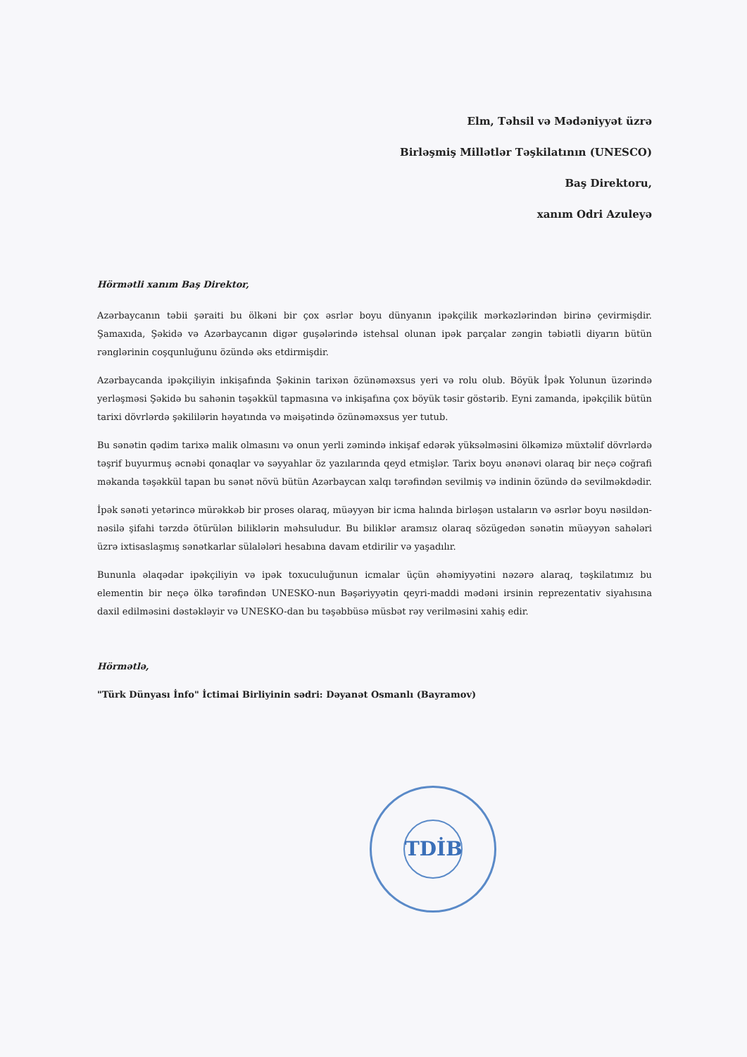Elm, Təhsil və Mədəniyyət üzrə
Birləşmiş Millətlər Təşkilatının (UNESCO)
Baş Direktoru,
xanım Odri Azuleyə
Hörmətli xanım Baş Direktor,
Azərbaycanın təbii şəraiti bu ölkəni bir çox əsrlər boyu dünyanın ipəkçilik mərkəzlərindən birinə çevirmişdir. Şamaxıda, Şəkidə və Azərbaycanın digər guşələrində istehsal olunan ipək parçalar zəngin təbiətli diyarın bütün rənglərinin coşqunluğunu özündə əks etdirmişdir.
Azərbaycanda ipəkçiliyin inkişafında Şəkinin tarixən özünəməxsus yeri və rolu olub. Böyük İpək Yolunun üzərində yerləşməsi Şəkidə bu sahənin təşəkkül tapmasına və inkişafına çox böyük təsir göstərib. Eyni zamanda, ipəkçilik bütün tarixi dövrlərdə şəkililərin həyatında və məişətində özünəməxsus yer tutub.
Bu sənətin qədim tarixə malik olmasını və onun yerli zəmində inkişaf edərək yüksəlməsini ölkəmizə müxtəlif dövrlərdə təşrif buyurmuş əcnəbi qonaqlar və səyyahlar öz yazılarında qeyd etmişlər. Tarix boyu ənənəvi olaraq bir neçə coğrafi məkanda təşəkkül tapan bu sənət növü bütün Azərbaycan xalqı tərəfindən sevilmiş və indinin özündə də sevilməkdədir.
İpək sənəti yetərincə mürəkkəb bir proses olaraq, müəyyən bir icma halında birləşən ustaların və əsrlər boyu nəsildən-nəsilə şifahi tərzdə ötürülən biliklərin məhsuludur. Bu biliklər aramsız olaraq sözügedən sənətin müəyyən sahələri üzrə ixtisaslaşmış sənətkarlar sülalələri hesabına davam etdirilir və yaşadılır.
Bununla əlaqədar ipəkçiliyin və ipək toxuculuğunun icmalar üçün əhəmiyyətini nəzərə alaraq, təşkilatımız bu elementin bir neçə ölkə tərəfindən UNESKO-nun Bəşəriyyətin qeyri-maddi mədəni irsinin reprezentativ siyahısına daxil edilməsini dəstəkləyir və UNESKO-dan bu təşəbbüsə müsbət rəy verilməsini xahiş edir.
Hörmətlə,
"Türk Dünyası İnfo" İctimai Birliyinin sədri: Dəyanət Osmanlı (Bayramov)
TDİB